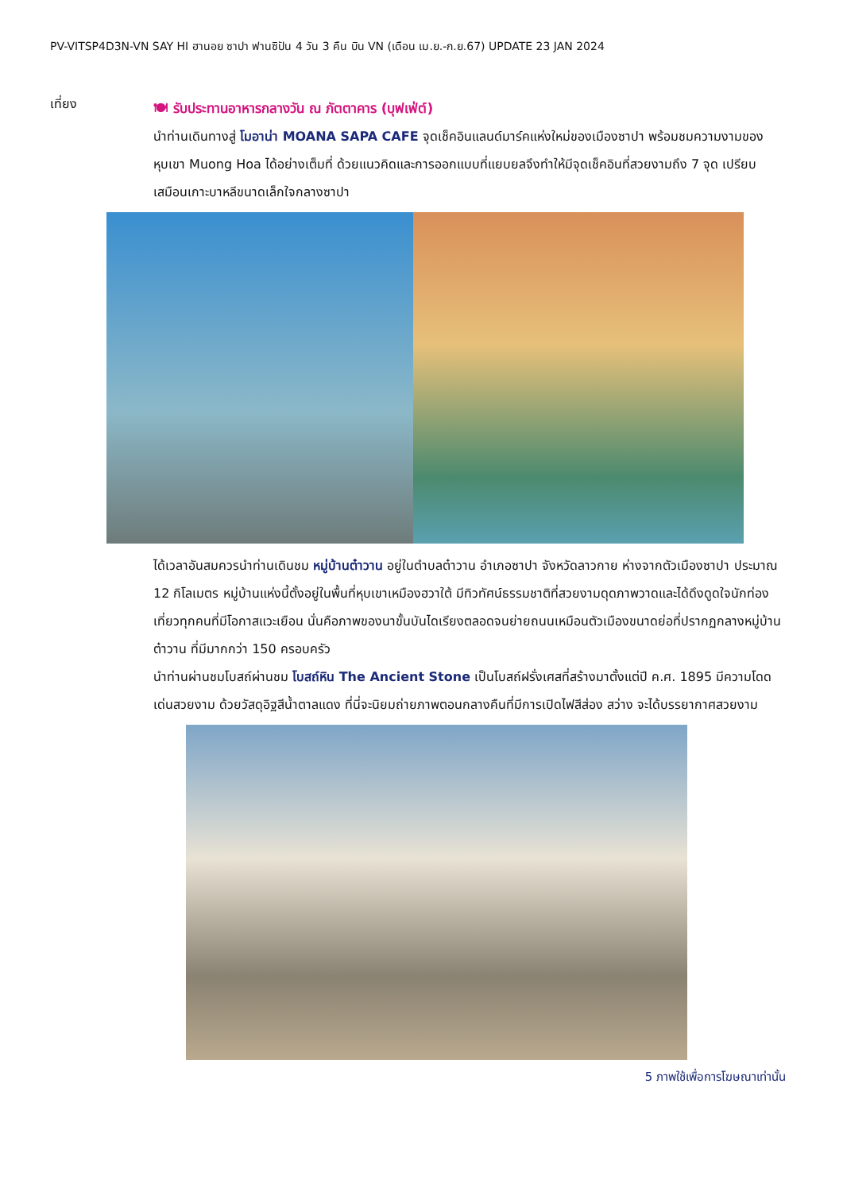PV-VITSP4D3N-VN SAY HI ฮานอย ซาปา ฟานซิปัน 4 วัน 3 คืน บิน VN (เดือน เม.ย.-ก.ย.67) UPDATE 23 JAN 2024
เที่ยง
🍽 รับประทานอาหารกลางวัน ณ ภัตตาคาร (บุฟเฟ่ต์)
นำท่านเดินทางสู่ โมอาน่า MOANA SAPA CAFE จุดเช็คอินแลนด์มาร์คแห่งใหม่ของเมืองซาปา พร้อมชมความงามของหุบเขา Muong Hoa ได้อย่างเต็มที่ ด้วยแนวคิดและการออกแบบที่แยบยลจึงทำให้มีจุดเช็คอินที่สวยงามถึง 7 จุด เปรียบเสมือนเกาะบาหลีขนาดเล็กใจกลางซาปา
ได้เวลาอันสมควรนำท่านเดินชม หมู่บ้านต๋าวาน อยู่ในตำบลต๋าวาน อำเภอซาปา จังหวัดลาวกาย ห่างจากตัวเมืองซาปา ประมาณ 12 กิโลเมตร หมู่บ้านแห่งนี้ตั้งอยู่ในพื้นที่หุบเขาเหมืองฮวาใต้ มีทิวทัศน์ธรรมชาติที่สวยงามดุดภาพวาดและได้ดึงดูดใจนักท่องเที่ยวทุกคนที่มีโอกาสแวะเยือน นั่นคือภาพของนาขั้นบันไดเรียงตลอดจนย่ายถนนเหมือนตัวเมืองขนาดย่อที่ปรากฏกลางหมู่บ้านต๋าวาน ที่มีมากกว่า 150 ครอบครัว
นำท่านผ่านชมโบสถ์ผ่านชม โบสถ์หิน The Ancient Stone เป็นโบสถ์ฝรั่งเศสที่สร้างมาตั้งแต่ปี ค.ศ. 1895 มีความโดดเด่นสวยงาม ด้วยวัสดุอิฐสีน้ำตาลแดง ที่นี่จะนิยมถ่ายภาพตอนกลางคืนที่มีการเปิดไฟสีส่อง สว่าง จะได้บรรยากาศสวยงาม
5 ภาพใช้เพื่อการโฆษณาเท่านั้น